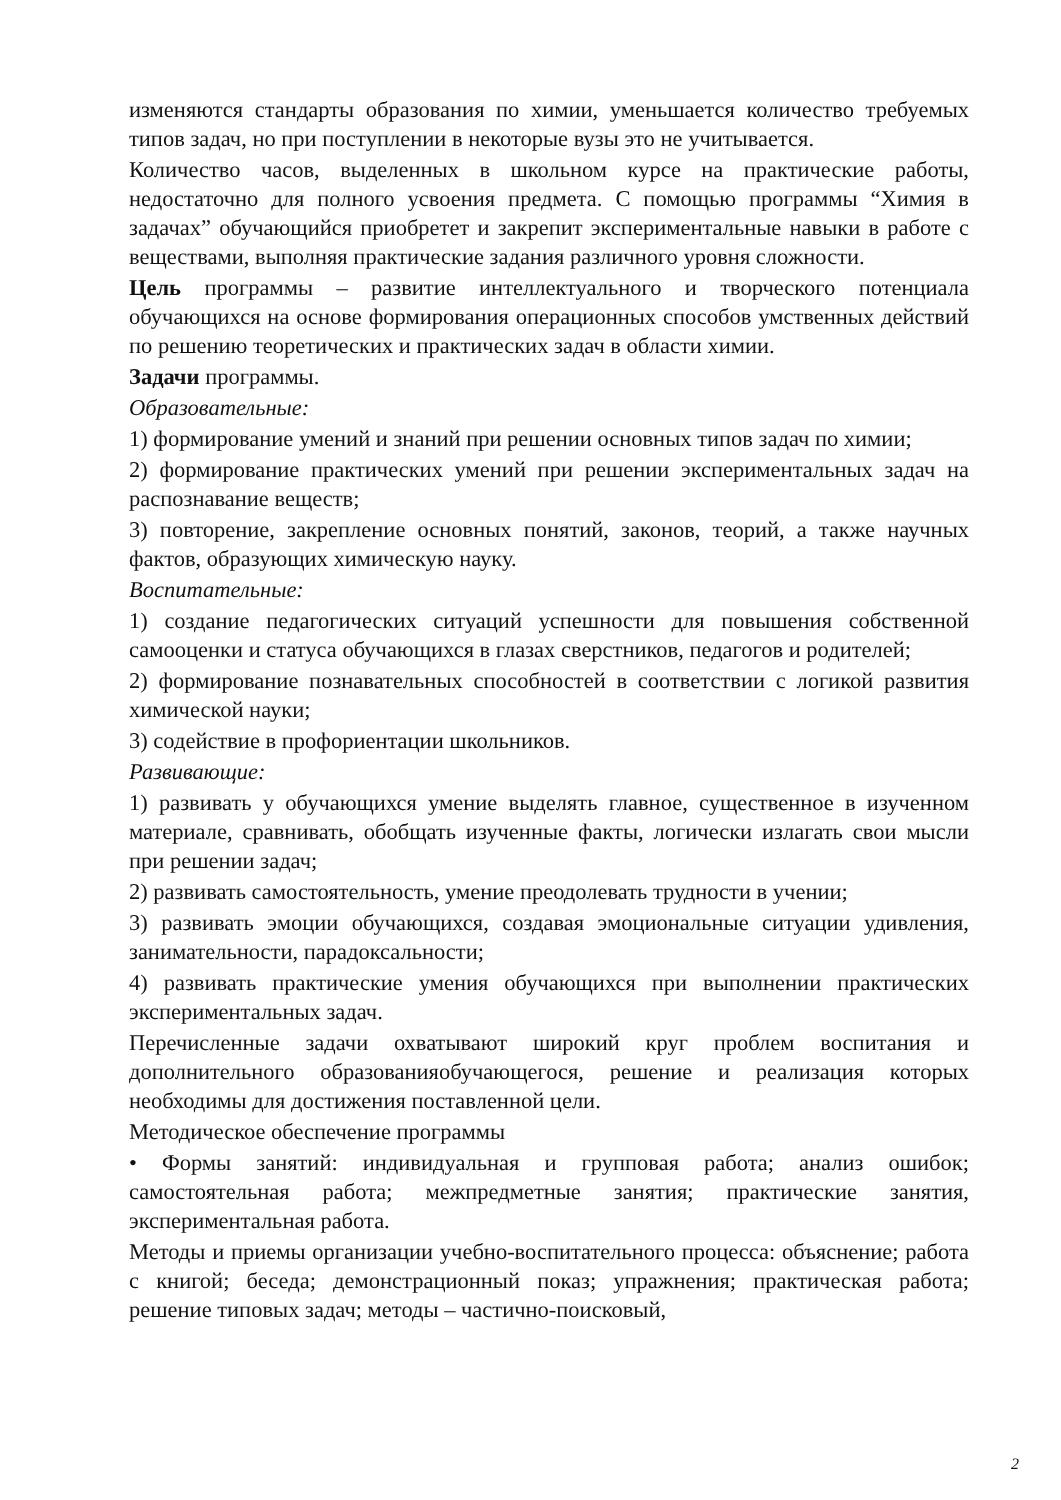изменяются стандарты образования по химии, уменьшается количество требуемых типов задач, но при поступлении в некоторые вузы это не учитывается.
Количество часов, выделенных в школьном курсе на практические работы, недостаточно для полного усвоения предмета. С помощью программы “Химия в задачах” обучающийся приобретет и закрепит экспериментальные навыки в работе с веществами, выполняя практические задания различного уровня сложности.
Цель программы – развитие интеллектуального и творческого потенциала обучающихся на основе формирования операционных способов умственных действий по решению теоретических и практических задач в области химии.
Задачи программы.
Образовательные:
1) формирование умений и знаний при решении основных типов задач по химии;
2) формирование практических умений при решении экспериментальных задач на распознавание веществ;
3) повторение, закрепление основных понятий, законов, теорий, а также научных фактов, образующих химическую науку.
Воспитательные:
1) создание педагогических ситуаций успешности для повышения собственной самооценки и статуса обучающихся в глазах сверстников, педагогов и родителей;
2) формирование познавательных способностей в соответствии с логикой развития химической науки;
3) содействие в профориентации школьников.
Развивающие:
1) развивать у обучающихся умение выделять главное, существенное в изученном материале, сравнивать, обобщать изученные факты, логически излагать свои мысли при решении задач;
2) развивать самостоятельность, умение преодолевать трудности в учении;
3) развивать эмоции обучающихся, создавая эмоциональные ситуации удивления, занимательности, парадоксальности;
4) развивать практические умения обучающихся при выполнении практических экспериментальных задач.
Перечисленные задачи охватывают широкий круг проблем воспитания и дополнительного образованияобучающегося, решение и реализация которых необходимы для достижения поставленной цели.
Методическое обеспечение программы
• Формы занятий: индивидуальная и групповая работа; анализ ошибок; самостоятельная работа; межпредметные занятия; практические занятия, экспериментальная работа.
Методы и приемы организации учебно-воспитательного процесса: объяснение; работа с книгой; беседа; демонстрационный показ; упражнения; практическая работа; решение типовых задач; методы – частично-поисковый,
2